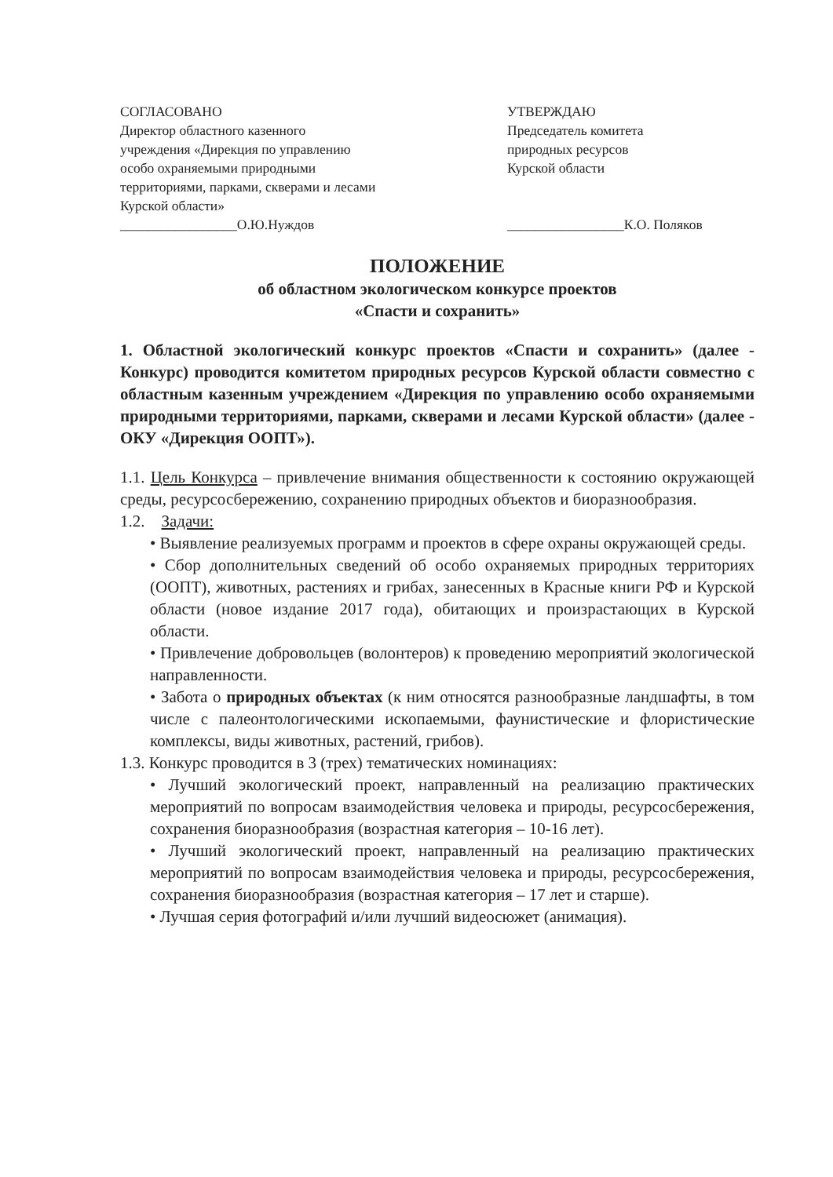СОГЛАСОВАНО
Директор областного казенного
учреждения «Дирекция по управлению
особо охраняемыми природными
территориями, парками, скверами и лесами
Курской области»
_________________О.Ю.Нуждов
УТВЕРЖДАЮ
Председатель комитета
природных ресурсов
Курской области
_________________К.О. Поляков
ПОЛОЖЕНИЕ
об областном экологическом конкурсе проектов
«Спасти и сохранить»
1. Областной экологический конкурс проектов «Спасти и сохранить» (далее - Конкурс) проводится комитетом природных ресурсов Курской области совместно с областным казенным учреждением «Дирекция по управлению особо охраняемыми природными территориями, парками, скверами и лесами Курской области» (далее - ОКУ «Дирекция ООПТ»).
1.1. Цель Конкурса – привлечение внимания общественности к состоянию окружающей среды, ресурсосбережению, сохранению природных объектов и биоразнообразия.
1.2. Задачи:
• Выявление реализуемых программ и проектов в сфере охраны окружающей среды.
• Сбор дополнительных сведений об особо охраняемых природных территориях (ООПТ), животных, растениях и грибах, занесенных в Красные книги РФ и Курской области (новое издание 2017 года), обитающих и произрастающих в Курской области.
• Привлечение добровольцев (волонтеров) к проведению мероприятий экологической направленности.
• Забота о природных объектах (к ним относятся разнообразные ландшафты, в том числе с палеонтологическими ископаемыми, фаунистические и флористические комплексы, виды животных, растений, грибов).
1.3. Конкурс проводится в 3 (трех) тематических номинациях:
• Лучший экологический проект, направленный на реализацию практических мероприятий по вопросам взаимодействия человека и природы, ресурсосбережения, сохранения биоразнообразия (возрастная категория – 10-16 лет).
• Лучший экологический проект, направленный на реализацию практических мероприятий по вопросам взаимодействия человека и природы, ресурсосбережения, сохранения биоразнообразия (возрастная категория – 17 лет и старше).
• Лучшая серия фотографий и/или лучший видеосюжет (анимация).